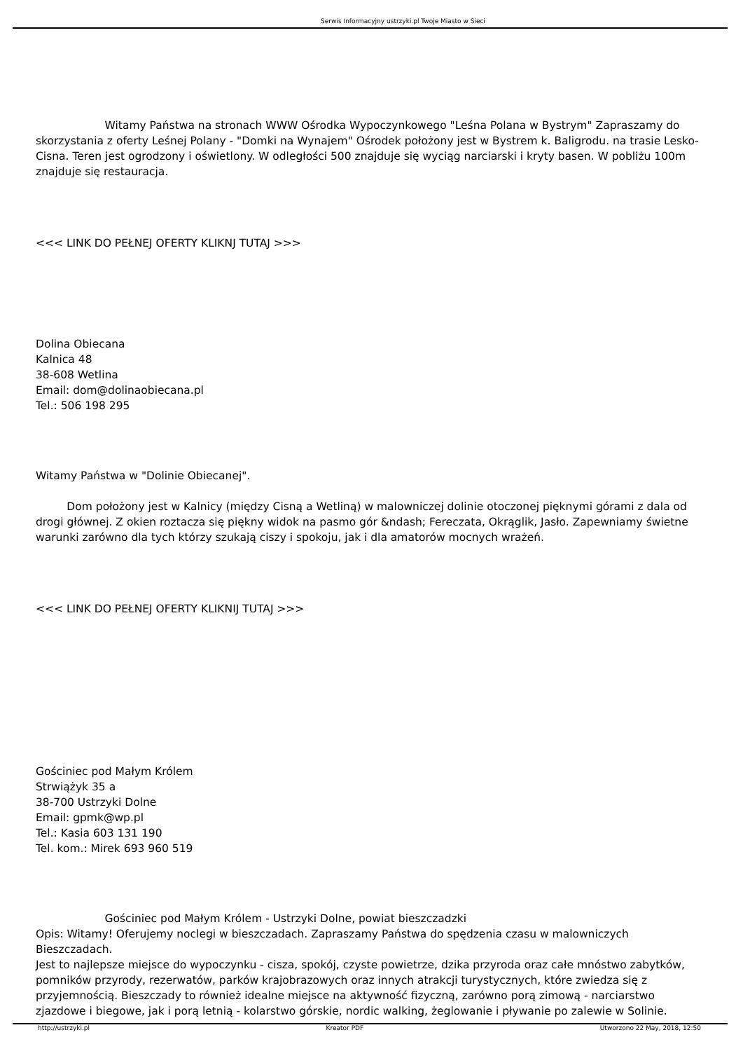Serwis Informacyjny ustrzyki.pl Twoje Miasto w Sieci
Witamy Państwa na stronach WWW Ośrodka Wypoczynkowego "Leśna Polana w Bystrym" Zapraszamy do skorzystania z oferty Leśnej Polany - "Domki na Wynajem" Ośrodek położony jest w Bystrem k. Baligrodu. na trasie Lesko-Cisna. Teren jest ogrodzony i oświetlony. W odległości 500 znajduje się wyciąg narciarski i kryty basen. W pobliżu 100m znajduje się restauracja.
<<< LINK DO PEŁNEJ OFERTY KLIKNJ TUTAJ >>>
Dolina Obiecana
Kalnica 48
38-608 Wetlina
Email: dom@dolinaobiecana.pl
Tel.: 506 198 295
Witamy Państwa w "Dolinie Obiecanej".
Dom położony jest w Kalnicy (między Cisną a Wetliną) w malowniczej dolinie otoczonej pięknymi górami z dala od drogi głównej. Z okien roztacza się piękny widok na pasmo gór &ndash; Fereczata, Okrąglik, Jasło. Zapewniamy świetne warunki zarówno dla tych którzy szukają ciszy i spokoju, jak i dla amatorów mocnych wrażeń.
<<< LINK DO PEŁNEJ OFERTY KLIKNIJ TUTAJ >>>
Gościniec pod Małym Królem
Strwiążyk 35 a
38-700 Ustrzyki Dolne
Email: gpmk@wp.pl
Tel.: Kasia 603 131 190
Tel. kom.: Mirek 693 960 519
Gościniec pod Małym Królem - Ustrzyki Dolne, powiat bieszczadzki
Opis: Witamy! Oferujemy noclegi w bieszczadach. Zapraszamy Państwa do spędzenia czasu w malowniczych Bieszczadach.
Jest to najlepsze miejsce do wypoczynku - cisza, spokój, czyste powietrze, dzika przyroda oraz całe mnóstwo zabytków, pomników przyrody, rezerwatów, parków krajobrazowych oraz innych atrakcji turystycznych, które zwiedza się z przyjemnością. Bieszczady to również idealne miejsce na aktywność fizyczną, zarówno porą zimową - narciarstwo zjazdowe i biegowe, jak i porą letnią - kolarstwo górskie, nordic walking, żeglowanie i pływanie po zalewie w Solinie.
http://ustrzyki.pl Kreator PDF Utworzono 22 May, 2018, 12:50